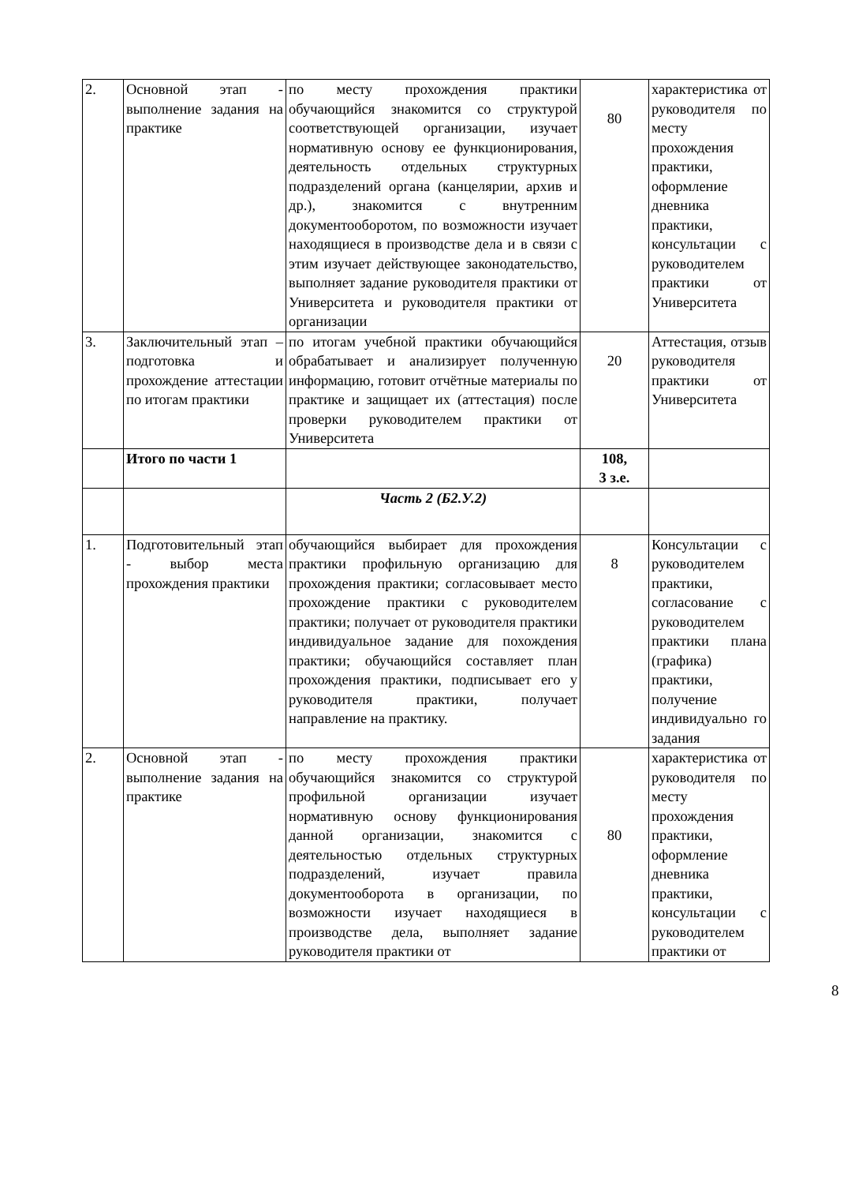| 2. | Основной этап - выполнение задания на практике | по месту прохождения практики обучающийся знакомится со структурой соответствующей организации, изучает нормативную основу ее функционирования, деятельность отдельных структурных подразделений органа (канцелярии, архив и др.), знакомится с внутренним документооборотом, по возможности изучает находящиеся в производстве дела и в связи с этим изучает действующее законодательство, выполняет задание руководителя практики от Университета и руководителя практики от организации | 80 | характеристика от руководителя по месту прохождения практики, оформление дневника практики, консультации с руководителем практики от Университета |
| 3. | Заключительный этап – подготовка и прохождение аттестации по итогам практики | по итогам учебной практики обучающийся обрабатывает и анализирует полученную информацию, готовит отчётные материалы по практике и защищает их (аттестация) после проверки руководителем практики от Университета | 20 | Аттестация, отзыв руководителя практики от Университета |
| | Итого по части 1 | | 108, 3 з.е. | |
| | | Часть 2 (Б2.У.2) | | |
| 1. | Подготовительный этап - выбор места прохождения практики | обучающийся выбирает для прохождения практики профильную организацию для прохождения практики; согласовывает место прохождение практики с руководителем практики; получает от руководителя практики индивидуальное задание для похождения практики; обучающийся составляет план прохождения практики, подписывает его у руководителя практики, получает направление на практику. | 8 | Консультации с руководителем практики, согласование с руководителем практики плана (графика) практики, получение индивидуально го задания |
| 2. | Основной этап - выполнение задания на практике | по месту прохождения практики обучающийся знакомится со структурой профильной организации изучает нормативную основу функционирования данной организации, знакомится с деятельностью отдельных структурных подразделений, изучает правила документооборота в организации, по возможности изучает находящиеся в производстве дела, выполняет задание руководителя практики от | 80 | характеристика от руководителя по месту прохождения практики, оформление дневника практики, консультации с руководителем практики от |
8